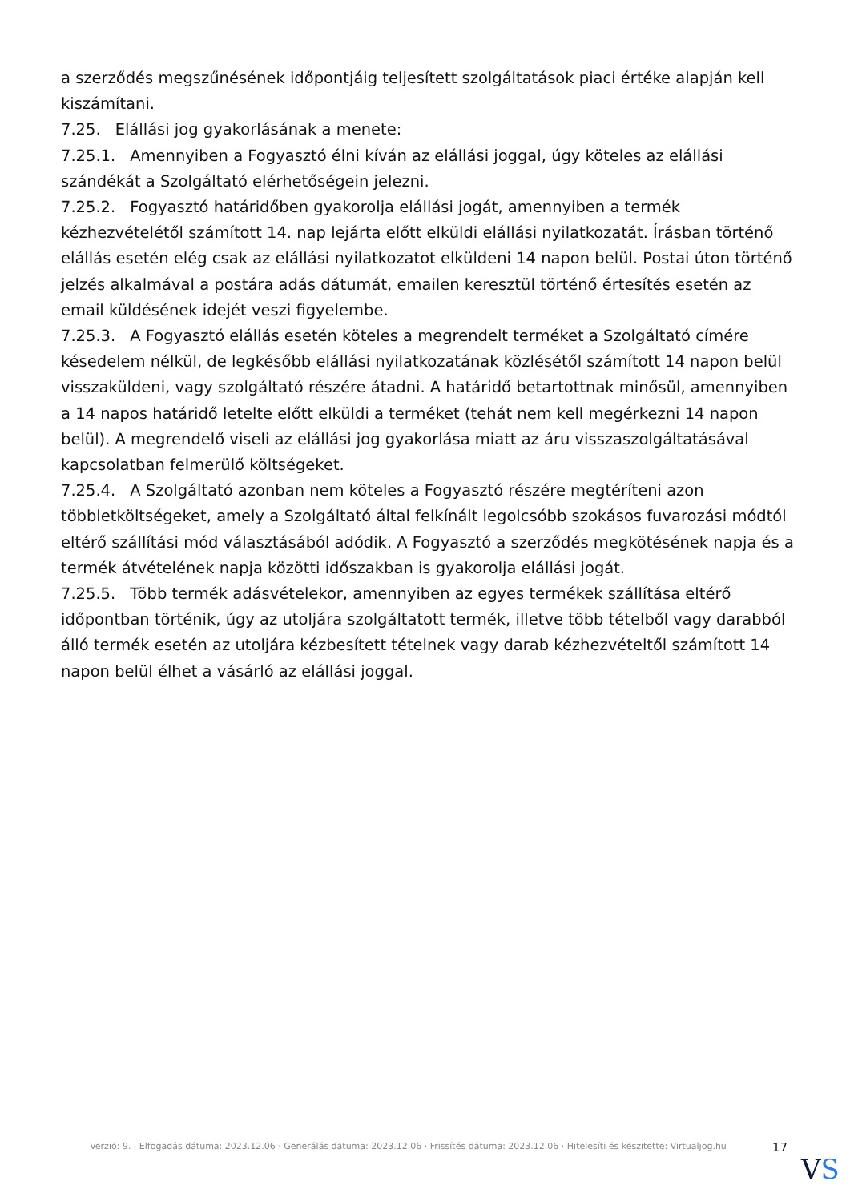a szerződés megszűnésének időpontjáig teljesített szolgáltatások piaci értéke alapján kell kiszámítani.
7.25. Elállási jog gyakorlásának a menete:
7.25.1. Amennyiben a Fogyasztó élni kíván az elállási joggal, úgy köteles az elállási szándékát a Szolgáltató elérhetőségein jelezni.
7.25.2. Fogyasztó határidőben gyakorolja elállási jogát, amennyiben a termék kézhezvételétől számított 14. nap lejárta előtt elküldi elállási nyilatkozatát. Írásban történő elállás esetén elég csak az elállási nyilatkozatot elküldeni 14 napon belül. Postai úton történő jelzés alkalmával a postára adás dátumát, emailen keresztül történő értesítés esetén az email küldésének idejét veszi figyelembe.
7.25.3. A Fogyasztó elállás esetén köteles a megrendelt terméket a Szolgáltató címére késedelem nélkül, de legkésőbb elállási nyilatkozatának közlésétől számított 14 napon belül visszaküldeni, vagy szolgáltató részére átadni. A határidő betartottnak minősül, amennyiben a 14 napos határidő letelte előtt elküldi a terméket (tehát nem kell megérkezni 14 napon belül). A megrendelő viseli az elállási jog gyakorlása miatt az áru visszaszolgáltatásával kapcsolatban felmerülő költségeket.
7.25.4. A Szolgáltató azonban nem köteles a Fogyasztó részére megtéríteni azon többletköltségeket, amely a Szolgáltató által felkínált legolcsóbb szokásos fuvarozási módtól eltérő szállítási mód választásából adódik. A Fogyasztó a szerződés megkötésének napja és a termék átvételének napja közötti időszakban is gyakorolja elállási jogát.
7.25.5. Több termék adásvételekor, amennyiben az egyes termékek szállítása eltérő időpontban történik, úgy az utoljára szolgáltatott termék, illetve több tételből vagy darabból álló termék esetén az utoljára kézbesített tételnek vagy darab kézhezvételtől számított 14 napon belül élhet a vásárló az elállási joggal.
Verzió: 9. · Elfogadás dátuma: 2023.12.06 · Generálás dátuma: 2023.12.06 · Frissítés dátuma: 2023.12.06 · Hitelesíti és készítette: Virtualjog.hu
17
VS